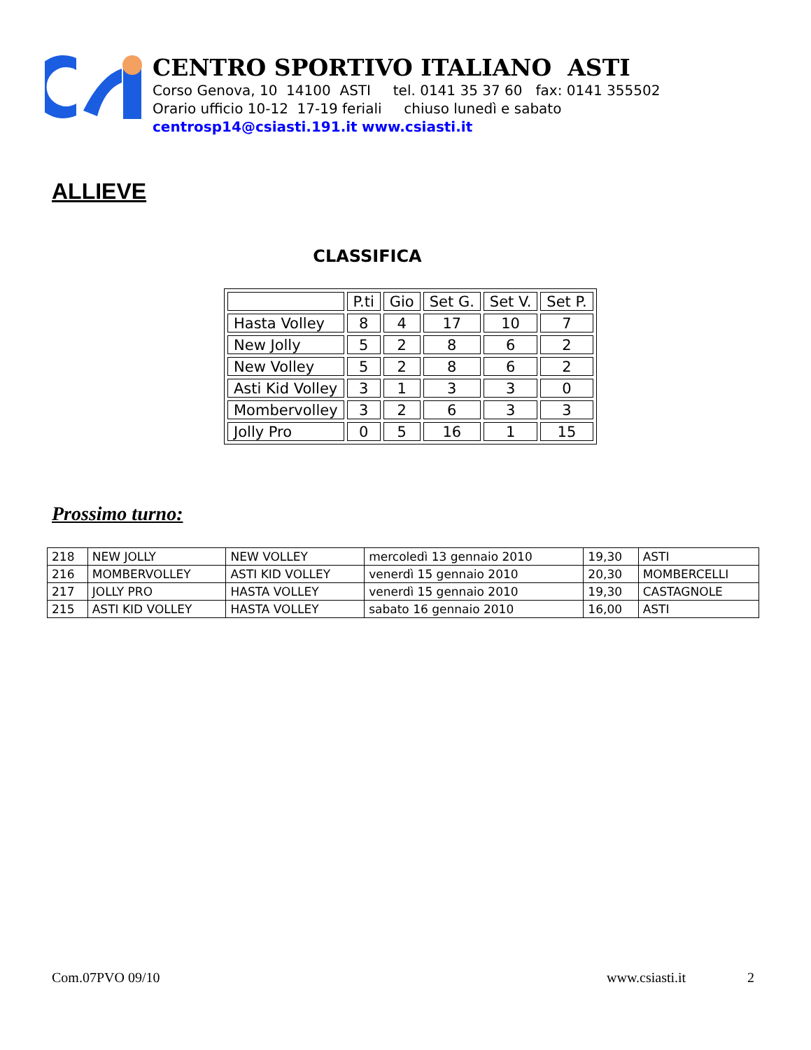CENTRO SPORTIVO ITALIANO ASTI
Corso Genova, 10 14100 ASTI tel. 0141 35 37 60 fax: 0141 355502
Orario ufficio 10-12 17-19 feriali chiuso lunedì e sabato
centrosp14@csiasti.191.it www.csiasti.it
ALLIEVE
CLASSIFICA
| | P.ti | Gio | Set G. | Set V. | Set P. |
| Hasta Volley | 8 | 4 | 17 | 10 | 7 |
| New Jolly | 5 | 2 | 8 | 6 | 2 |
| New Volley | 5 | 2 | 8 | 6 | 2 |
| Asti Kid Volley | 3 | 1 | 3 | 3 | 0 |
| Mombervolley | 3 | 2 | 6 | 3 | 3 |
| Jolly Pro | 0 | 5 | 16 | 1 | 15 |
Prossimo turno:
| 218 | NEW JOLLY | NEW VOLLEY | mercoledì 13 gennaio 2010 | 19,30 | ASTI |
| 216 | MOMBERVOLLEY | ASTI KID VOLLEY | venerdì 15 gennaio 2010 | 20,30 | MOMBERCELLI |
| 217 | JOLLY PRO | HASTA VOLLEY | venerdì 15 gennaio 2010 | 19,30 | CASTAGNOLE |
| 215 | ASTI KID VOLLEY | HASTA VOLLEY | sabato 16 gennaio 2010 | 16,00 | ASTI |
Com.07PVO 09/10 www.csiasti.it 2